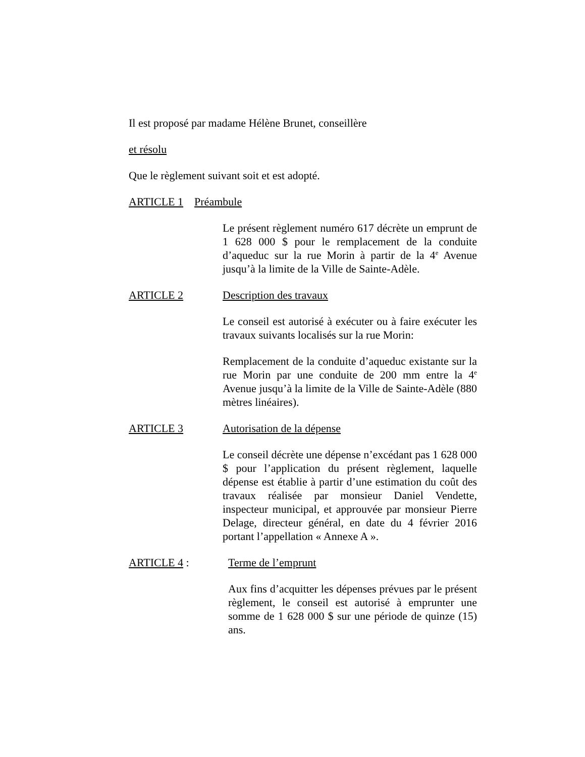Il est proposé par madame Hélène Brunet, conseillère
et résolu
Que le règlement suivant soit et est adopté.
ARTICLE 1 Préambule
Le présent règlement numéro 617 décrète un emprunt de 1 628 000 $ pour le remplacement de la conduite d’aqueduc sur la rue Morin à partir de la 4<sup>e</sup> Avenue jusqu’à la limite de la Ville de Sainte-Adèle.
ARTICLE 2 Description des travaux
Le conseil est autorisé à exécuter ou à faire exécuter les travaux suivants localisés sur la rue Morin:
Remplacement de la conduite d’aqueduc existante sur la rue Morin par une conduite de 200 mm entre la 4<sup>e</sup> Avenue jusqu’à la limite de la Ville de Sainte-Adèle (880 mètres linéaires).
ARTICLE 3 Autorisation de la dépense
Le conseil décrète une dépense n’excédant pas 1 628 000 $ pour l’application du présent règlement, laquelle dépense est établie à partir d’une estimation du coût des travaux réalisée par monsieur Daniel Vendette, inspecteur municipal, et approuvée par monsieur Pierre Delage, directeur général, en date du 4 février 2016 portant l’appellation « Annexe A ».
ARTICLE 4 : Terme de l’emprunt
Aux fins d’acquitter les dépenses prévues par le présent règlement, le conseil est autorisé à emprunter une somme de 1 628 000 $ sur une période de quinze (15) ans.